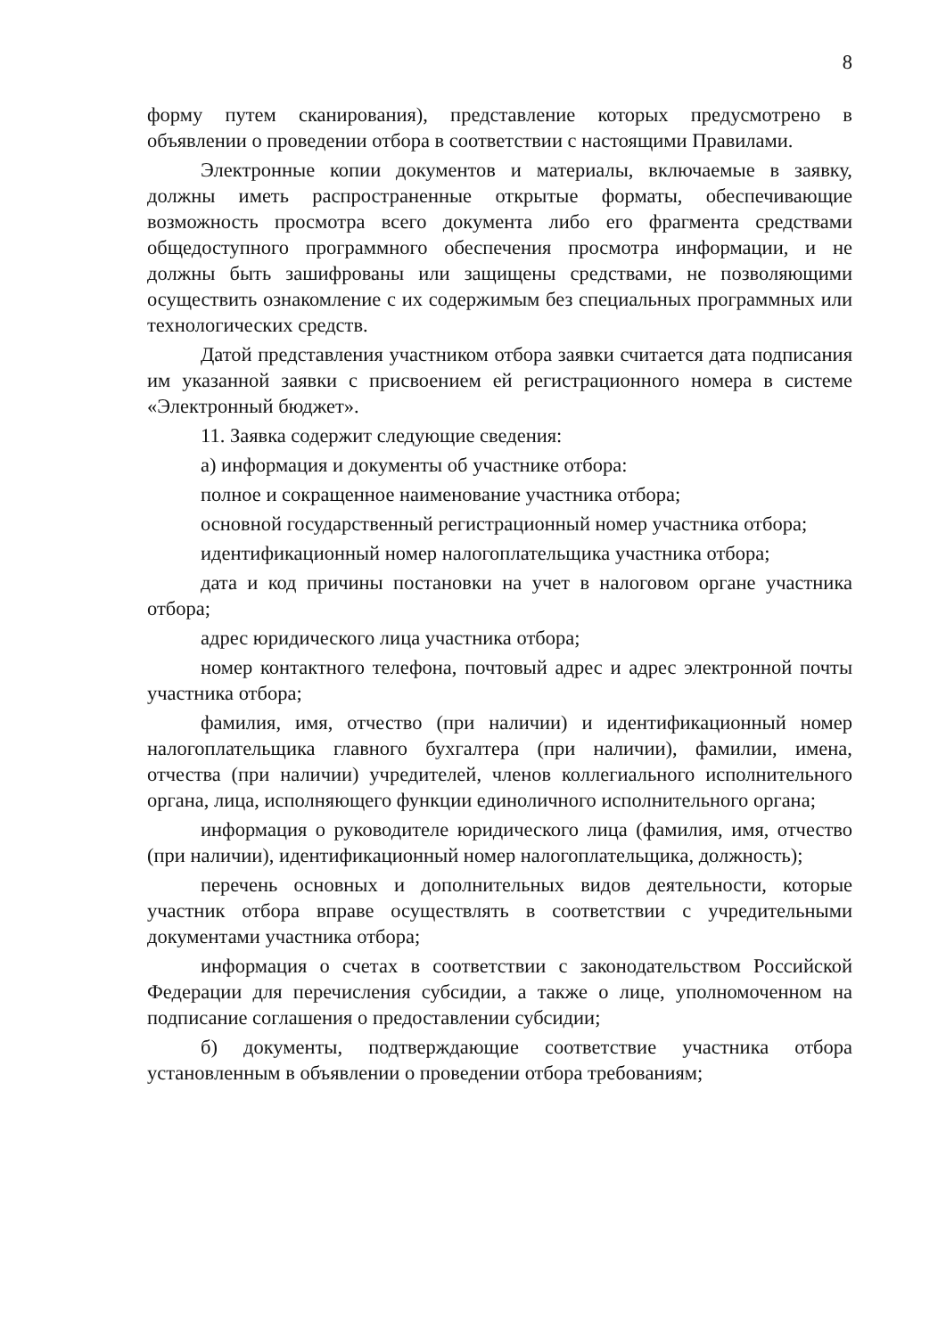8
форму путем сканирования), представление которых предусмотрено в объявлении о проведении отбора в соответствии с настоящими Правилами.
Электронные копии документов и материалы, включаемые в заявку, должны иметь распространенные открытые форматы, обеспечивающие возможность просмотра всего документа либо его фрагмента средствами общедоступного программного обеспечения просмотра информации, и не должны быть зашифрованы или защищены средствами, не позволяющими осуществить ознакомление с их содержимым без специальных программных или технологических средств.
Датой представления участником отбора заявки считается дата подписания им указанной заявки с присвоением ей регистрационного номера в системе «Электронный бюджет».
11. Заявка содержит следующие сведения:
а) информация и документы об участнике отбора:
полное и сокращенное наименование участника отбора;
основной государственный регистрационный номер участника отбора;
идентификационный номер налогоплательщика участника отбора;
дата и код причины постановки на учет в налоговом органе участника отбора;
адрес юридического лица участника отбора;
номер контактного телефона, почтовый адрес и адрес электронной почты участника отбора;
фамилия, имя, отчество (при наличии) и идентификационный номер налогоплательщика главного бухгалтера (при наличии), фамилии, имена, отчества (при наличии) учредителей, членов коллегиального исполнительного органа, лица, исполняющего функции единоличного исполнительного органа;
информация о руководителе юридического лица (фамилия, имя, отчество (при наличии), идентификационный номер налогоплательщика, должность);
перечень основных и дополнительных видов деятельности, которые участник отбора вправе осуществлять в соответствии с учредительными документами участника отбора;
информация о счетах в соответствии с законодательством Российской Федерации для перечисления субсидии, а также о лице, уполномоченном на подписание соглашения о предоставлении субсидии;
б) документы, подтверждающие соответствие участника отбора установленным в объявлении о проведении отбора требованиям;